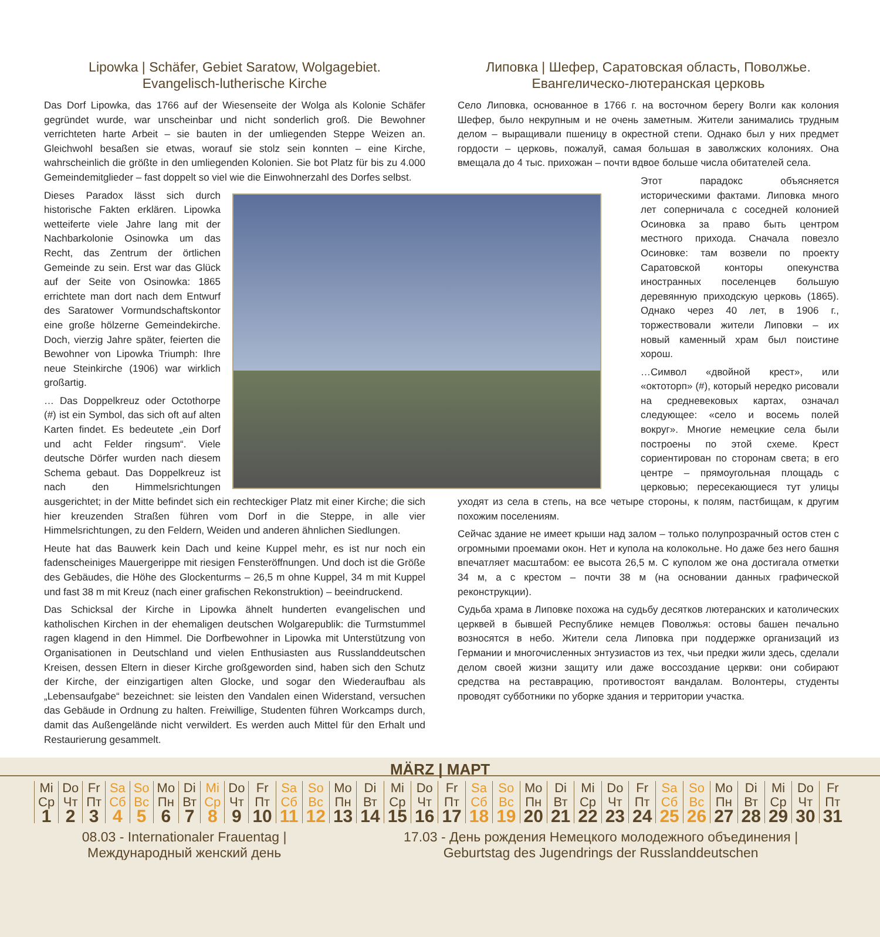Lipowka | Schäfer, Gebiet Saratow, Wolgagebiet.
Evangelisch-lutherische Kirche
Das Dorf Lipowka, das 1766 auf der Wiesenseite der Wolga als Kolonie Schäfer gegründet wurde, war unscheinbar und nicht sonderlich groß. Die Bewohner verrichteten harte Arbeit – sie bauten in der umliegenden Steppe Weizen an. Gleichwohl besaßen sie etwas, worauf sie stolz sein konnten – eine Kirche, wahrscheinlich die größte in den umliegenden Kolonien. Sie bot Platz für bis zu 4.000 Gemeindemitglieder – fast doppelt so viel wie die Einwohnerzahl des Dorfes selbst.
Dieses Paradox lässt sich durch historische Fakten erklären. Lipowka wetteiferte viele Jahre lang mit der Nachbarkolonie Osinowka um das Recht, das Zentrum der örtlichen Gemeinde zu sein. Erst war das Glück auf der Seite von Osinowka: 1865 errichtete man dort nach dem Entwurf des Saratower Vormundschaftskontor eine große hölzerne Gemeindekirche. Doch, vierzig Jahre später, feierten die Bewohner von Lipowka Triumph: Ihre neue Steinkirche (1906) war wirklich großartig.
… Das Doppelkreuz oder Octothorpe (#) ist ein Symbol, das sich oft auf alten Karten findet. Es bedeutete „ein Dorf und acht Felder ringsum“. Viele deutsche Dörfer wurden nach diesem Schema gebaut. Das Doppelkreuz ist nach den Himmelsrichtungen ausgerichtet; in der Mitte befindet sich ein rechteckiger Platz mit einer Kirche; die sich hier kreuzenden Straßen führen vom Dorf in die Steppe, in alle vier Himmelsrichtungen, zu den Feldern, Weiden und anderen ähnlichen Siedlungen.
Heute hat das Bauwerk kein Dach und keine Kuppel mehr, es ist nur noch ein fadenscheiniges Mauergerippe mit riesigen Fensteröffnungen. Und doch ist die Größe des Gebäudes, die Höhe des Glockenturms – 26,5 m ohne Kuppel, 34 m mit Kuppel und fast 38 m mit Kreuz (nach einer grafischen Rekonstruktion) – beeindruckend.
Das Schicksal der Kirche in Lipowka ähnelt hunderten evangelischen und katholischen Kirchen in der ehemaligen deutschen Wolgarepublik: die Turmstummel ragen klagend in den Himmel. Die Dorfbewohner in Lipowka mit Unterstützung von Organisationen in Deutschland und vielen Enthusiasten aus Russlanddeutschen Kreisen, dessen Eltern in dieser Kirche großgeworden sind, haben sich den Schutz der Kirche, der einzigartigen alten Glocke, und sogar den Wiederaufbau als „Lebensaufgabe“ bezeichnet: sie leisten den Vandalen einen Widerstand, versuchen das Gebäude in Ordnung zu halten. Freiwillige, Studenten führen Workcamps durch, damit das Außengelände nicht verwildert. Es werden auch Mittel für den Erhalt und Restaurierung gesammelt.
Липовка | Шефер, Саратовская область, Поволжье.
Евангелическо-лютеранская церковь
Село Липовка, основанное в 1766 г. на восточном берегу Волги как колония Шефер, было некрупным и не очень заметным. Жители занимались трудным делом – выращивали пшеницу в окрестной степи. Однако был у них предмет гордости – церковь, пожалуй, самая большая в заволжских колониях. Она вмещала до 4 тыс. прихожан – почти вдвое больше числа обитателей села.
Этот парадокс объясняется историческими фактами. Липовка много лет соперничала с соседней колонией Осиновка за право быть центром местного прихода. Сначала повезло Осиновке: там возвели по проекту Саратовской конторы опекунства иностранных поселенцев большую деревянную приходскую церковь (1865). Однако через 40 лет, в 1906 г., торжествовали жители Липовки – их новый каменный храм был поистине хорош.
…Символ «двойной крест», или «октоторп» (#), который нередко рисовали на средневековых картах, означал следующее: «село и восемь полей вокруг». Многие немецкие села были построены по этой схеме. Крест сориентирован по сторонам света; в его центре – прямоугольная площадь с церковью; пересекающиеся тут улицы уходят из села в степь, на все четыре стороны, к полям, пастбищам, к другим похожим поселениям.
Сейчас здание не имеет крыши над залом – только полупрозрачный остов стен с огромными проемами окон. Нет и купола на колокольне. Но даже без него башня впечатляет масштабом: ее высота 26,5 м. С куполом же она достигала отметки 34 м, а с крестом – почти 38 м (на основании данных графической реконструкции).
Судьба храма в Липовке похожа на судьбу десятков лютеранских и католических церквей в бывшей Республике немцев Поволжья: остовы башен печально возносятся в небо. Жители села Липовка при поддержке организаций из Германии и многочисленных энтузиастов из тех, чьи предки жили здесь, сделали делом своей жизни защиту или даже воссоздание церкви: они собирают средства на реставрацию, противостоят вандалам. Волонтеры, студенты проводят субботники по уборке здания и территории участка.
MÄRZ | МАРТ
| Mi Ср | Do Чт | Fr Пт | Sa Сб | So Вс | Mo Пн | Di Вт | Mi Ср | Do Чт | Fr Пт | Sa Сб | So Вс | Mo Пн | Di Вт | Mi Ср | Do Чт | Fr Пт | Sa Сб | So Вс | Mo Пн | Di Вт | Mi Ср | Do Чт | Fr Пт | Sa Сб | So Вс | Mo Пн | Di Вт | Mi Ср | Do Чт | Fr Пт |
| 1 | 2 | 3 | 4 | 5 | 6 | 7 | 8 | 9 | 10 | 11 | 12 | 13 | 14 | 15 | 16 | 17 | 18 | 19 | 20 | 21 | 22 | 23 | 24 | 25 | 26 | 27 | 28 | 29 | 30 | 31 |
08.03 - Internationaler Frauentag |
Международный женский день
17.03 - День рождения Немецкого молодежного объединения |
Geburtstag des Jugendrings der Russlanddeutschen